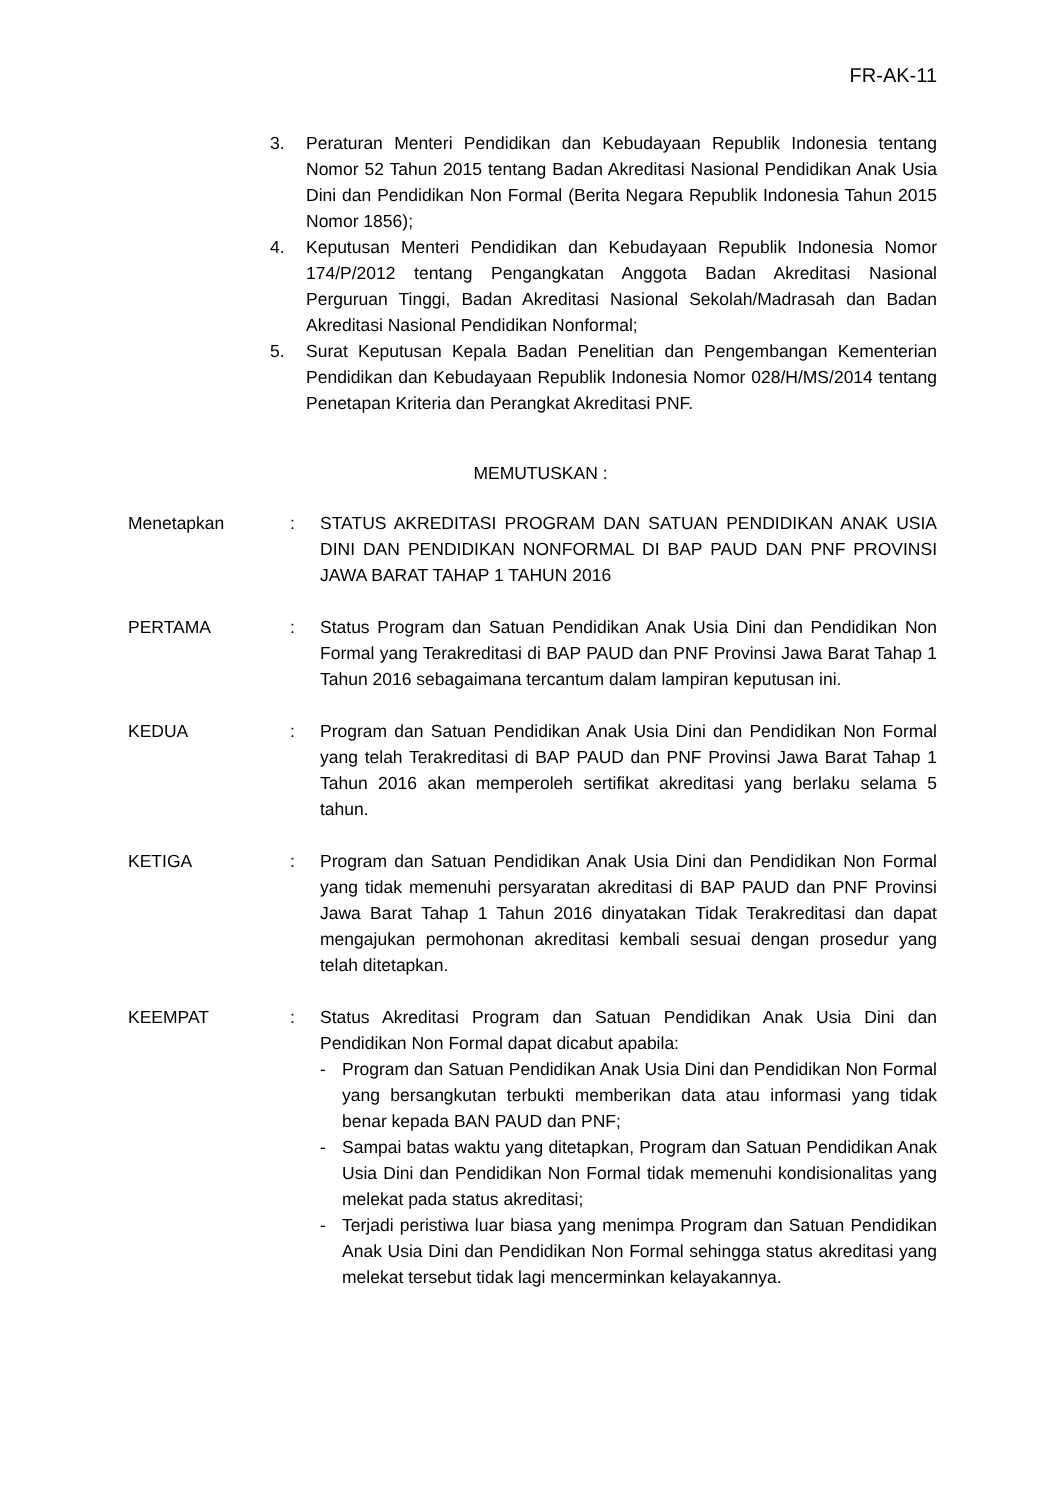FR-AK-11
3. Peraturan Menteri Pendidikan dan Kebudayaan Republik Indonesia tentang Nomor 52 Tahun 2015 tentang Badan Akreditasi Nasional Pendidikan Anak Usia Dini dan Pendidikan Non Formal (Berita Negara Republik Indonesia Tahun 2015 Nomor 1856);
4. Keputusan Menteri Pendidikan dan Kebudayaan Republik Indonesia Nomor 174/P/2012 tentang Pengangkatan Anggota Badan Akreditasi Nasional Perguruan Tinggi, Badan Akreditasi Nasional Sekolah/Madrasah dan Badan Akreditasi Nasional Pendidikan Nonformal;
5. Surat Keputusan Kepala Badan Penelitian dan Pengembangan Kementerian Pendidikan dan Kebudayaan Republik Indonesia Nomor 028/H/MS/2014 tentang Penetapan Kriteria dan Perangkat Akreditasi PNF.
MEMUTUSKAN :
Menetapkan : STATUS AKREDITASI PROGRAM DAN SATUAN PENDIDIKAN ANAK USIA DINI DAN PENDIDIKAN NONFORMAL DI BAP PAUD DAN PNF PROVINSI JAWA BARAT TAHAP 1 TAHUN 2016
PERTAMA : Status Program dan Satuan Pendidikan Anak Usia Dini dan Pendidikan Non Formal yang Terakreditasi di BAP PAUD dan PNF Provinsi Jawa Barat Tahap 1 Tahun 2016 sebagaimana tercantum dalam lampiran keputusan ini.
KEDUA : Program dan Satuan Pendidikan Anak Usia Dini dan Pendidikan Non Formal yang telah Terakreditasi di BAP PAUD dan PNF Provinsi Jawa Barat Tahap 1 Tahun 2016 akan memperoleh sertifikat akreditasi yang berlaku selama 5 tahun.
KETIGA : Program dan Satuan Pendidikan Anak Usia Dini dan Pendidikan Non Formal yang tidak memenuhi persyaratan akreditasi di BAP PAUD dan PNF Provinsi Jawa Barat Tahap 1 Tahun 2016 dinyatakan Tidak Terakreditasi dan dapat mengajukan permohonan akreditasi kembali sesuai dengan prosedur yang telah ditetapkan.
KEEMPAT : Status Akreditasi Program dan Satuan Pendidikan Anak Usia Dini dan Pendidikan Non Formal dapat dicabut apabila:
- Program dan Satuan Pendidikan Anak Usia Dini dan Pendidikan Non Formal yang bersangkutan terbukti memberikan data atau informasi yang tidak benar kepada BAN PAUD dan PNF;
- Sampai batas waktu yang ditetapkan, Program dan Satuan Pendidikan Anak Usia Dini dan Pendidikan Non Formal tidak memenuhi kondisionalitas yang melekat pada status akreditasi;
- Terjadi peristiwa luar biasa yang menimpa Program dan Satuan Pendidikan Anak Usia Dini dan Pendidikan Non Formal sehingga status akreditasi yang melekat tersebut tidak lagi mencerminkan kelayakannya.